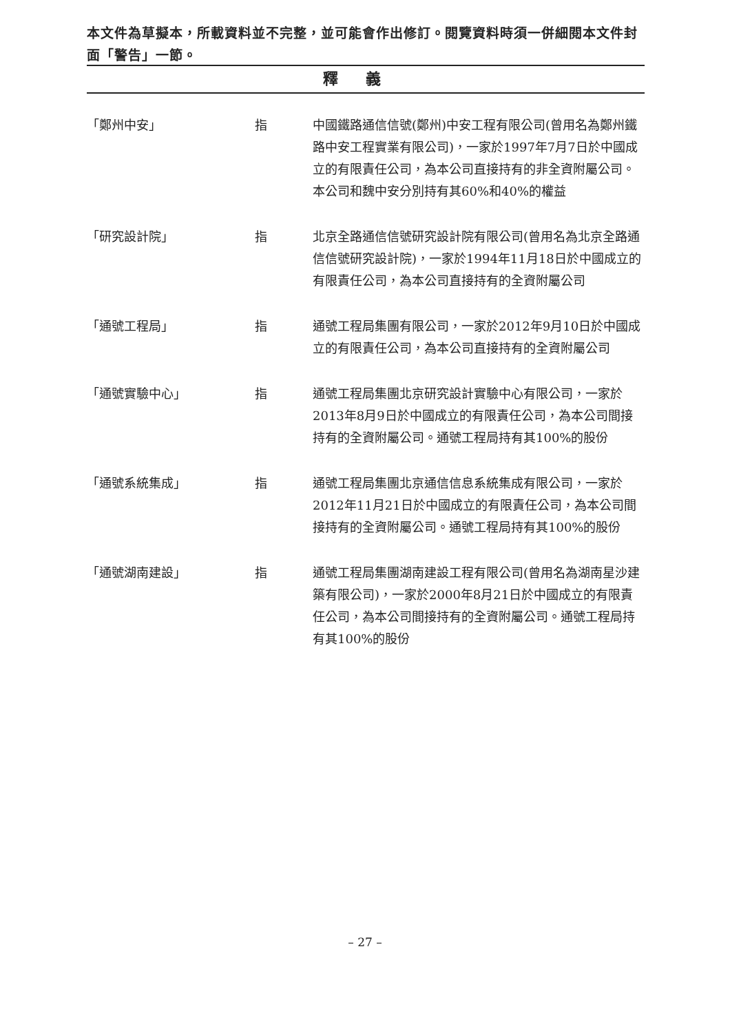本文件為草擬本，所載資料並不完整，並可能會作出修訂。閱覽資料時須一併細閱本文件封面「警告」一節。
釋義
「鄭州中安」 指 中國鐵路通信信號(鄭州)中安工程有限公司(曾用名為鄭州鐵路中安工程實業有限公司)，一家於1997年7月7日於中國成立的有限責任公司，為本公司直接持有的非全資附屬公司。本公司和魏中安分別持有其60%和40%的權益
「研究設計院」 指 北京全路通信信號研究設計院有限公司(曾用名為北京全路通信信號研究設計院)，一家於1994年11月18日於中國成立的有限責任公司，為本公司直接持有的全資附屬公司
「通號工程局」 指 通號工程局集團有限公司，一家於2012年9月10日於中國成立的有限責任公司，為本公司直接持有的全資附屬公司
「通號實驗中心」 指 通號工程局集團北京研究設計實驗中心有限公司，一家於2013年8月9日於中國成立的有限責任公司，為本公司間接持有的全資附屬公司。通號工程局持有其100%的股份
「通號系統集成」 指 通號工程局集團北京通信信息系統集成有限公司，一家於2012年11月21日於中國成立的有限責任公司，為本公司間接持有的全資附屬公司。通號工程局持有其100%的股份
「通號湖南建設」 指 通號工程局集團湖南建設工程有限公司(曾用名為湖南星沙建築有限公司)，一家於2000年8月21日於中國成立的有限責任公司，為本公司間接持有的全資附屬公司。通號工程局持有其100%的股份
– 27 –